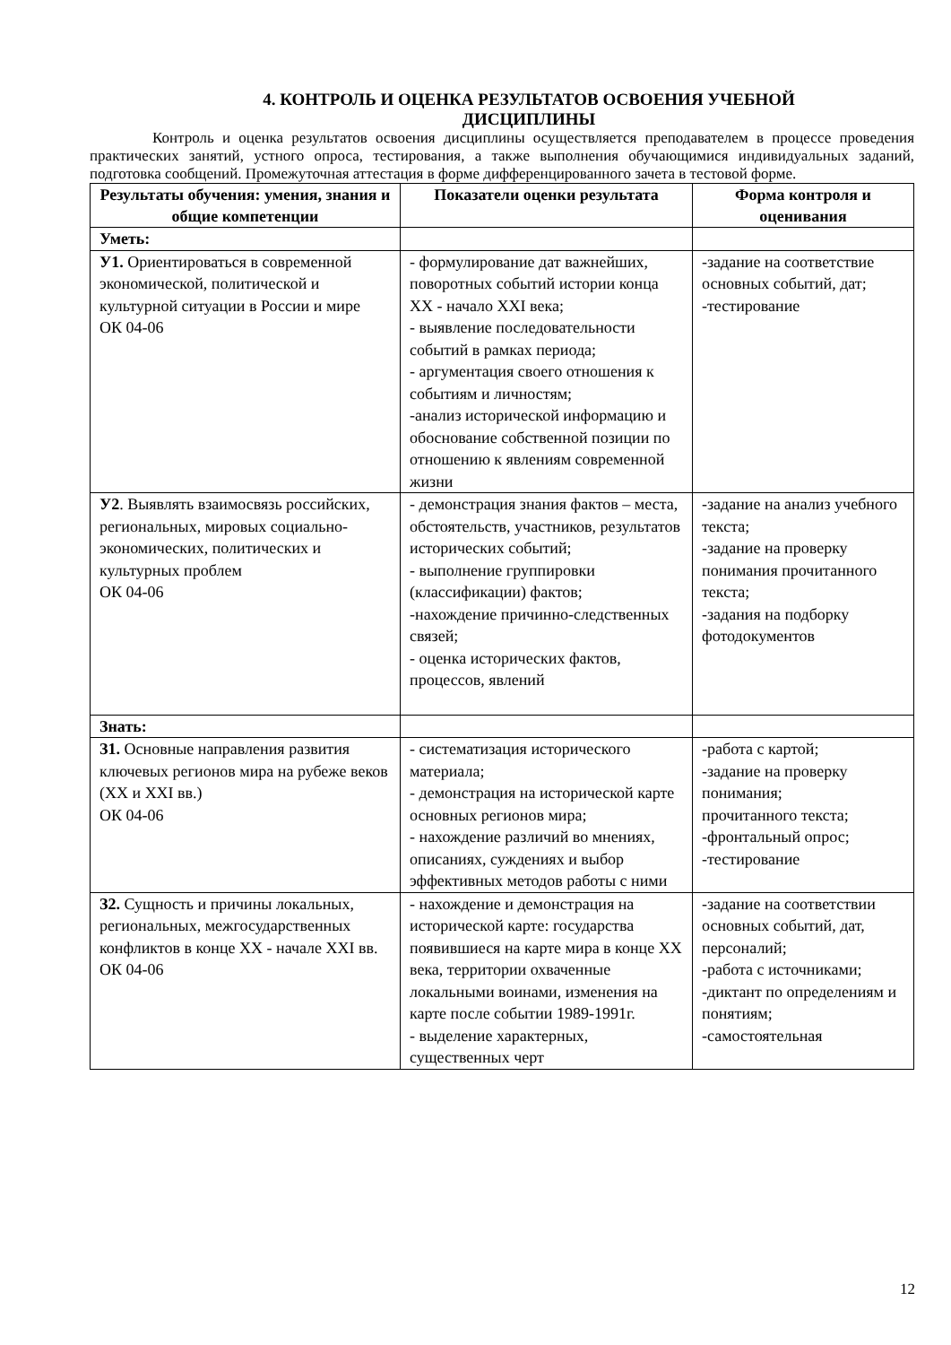4. КОНТРОЛЬ И ОЦЕНКА РЕЗУЛЬТАТОВ ОСВОЕНИЯ УЧЕБНОЙ
ДИСЦИПЛИНЫ
Контроль и оценка результатов освоения дисциплины осуществляется преподавателем в процессе проведения практических занятий, устного опроса, тестирования, а также выполнения обучающимися индивидуальных заданий, подготовка сообщений. Промежуточная аттестация в форме дифференцированного зачета в тестовой форме.
| Результаты обучения: умения, знания и общие компетенции | Показатели оценки результата | Форма контроля и оценивания |
| --- | --- | --- |
| Уметь: | | |
| У1. Ориентироваться в современной экономической, политической и культурной ситуации в России и мире ОК 04-06 | - формулирование дат важнейших, поворотных событий истории конца XX - начало XXI века; - выявление последовательности событий в рамках периода; - аргументация своего отношения к событиям и личностям; -анализ исторической информацию и обоснование собственной позиции по отношению к явлениям современной жизни | -задание на соответствие основных событий, дат; -тестирование |
| У2 . Выявлять взаимосвязь российских, региональных, мировых социально-экономических, политических и культурных проблем ОК 04-06 | - демонстрация знания фактов – места, обстоятельств, участников, результатов исторических событий; - выполнение группировки (классификации) фактов; -нахождение причинно-следственных связей; - оценка исторических фактов, процессов, явлений | -задание на анализ учебного текста; -задание на проверку понимания прочитанного текста; -задания на подборку фотодокументов |
| Знать: | | |
| З1. Основные направления развития ключевых регионов мира на рубеже веков (XX и XXI вв.) ОК 04-06 | - систематизация исторического материала; - демонстрация на исторической карте основных регионов мира; - нахождение различий во мнениях, описаниях, суждениях и выбор эффективных методов работы с ними | -работа с картой; -задание на проверку понимания; прочитанного текста; -фронтальный опрос; -тестирование |
| З2. Сущность и причины локальных, региональных, межгосударственных конфликтов в конце XX - начале XXI вв. ОК 04-06 | - нахождение и демонстрация на исторической карте: государства появившиеся на карте мира в конце XX века, территории охваченные локальными воинами, изменения на карте после событии 1989-1991г. - выделение характерных, существенных черт | -задание на соответствии основных событий, дат, персоналий; -работа с источниками; -диктант по определениям и понятиям; -самостоятельная |
12